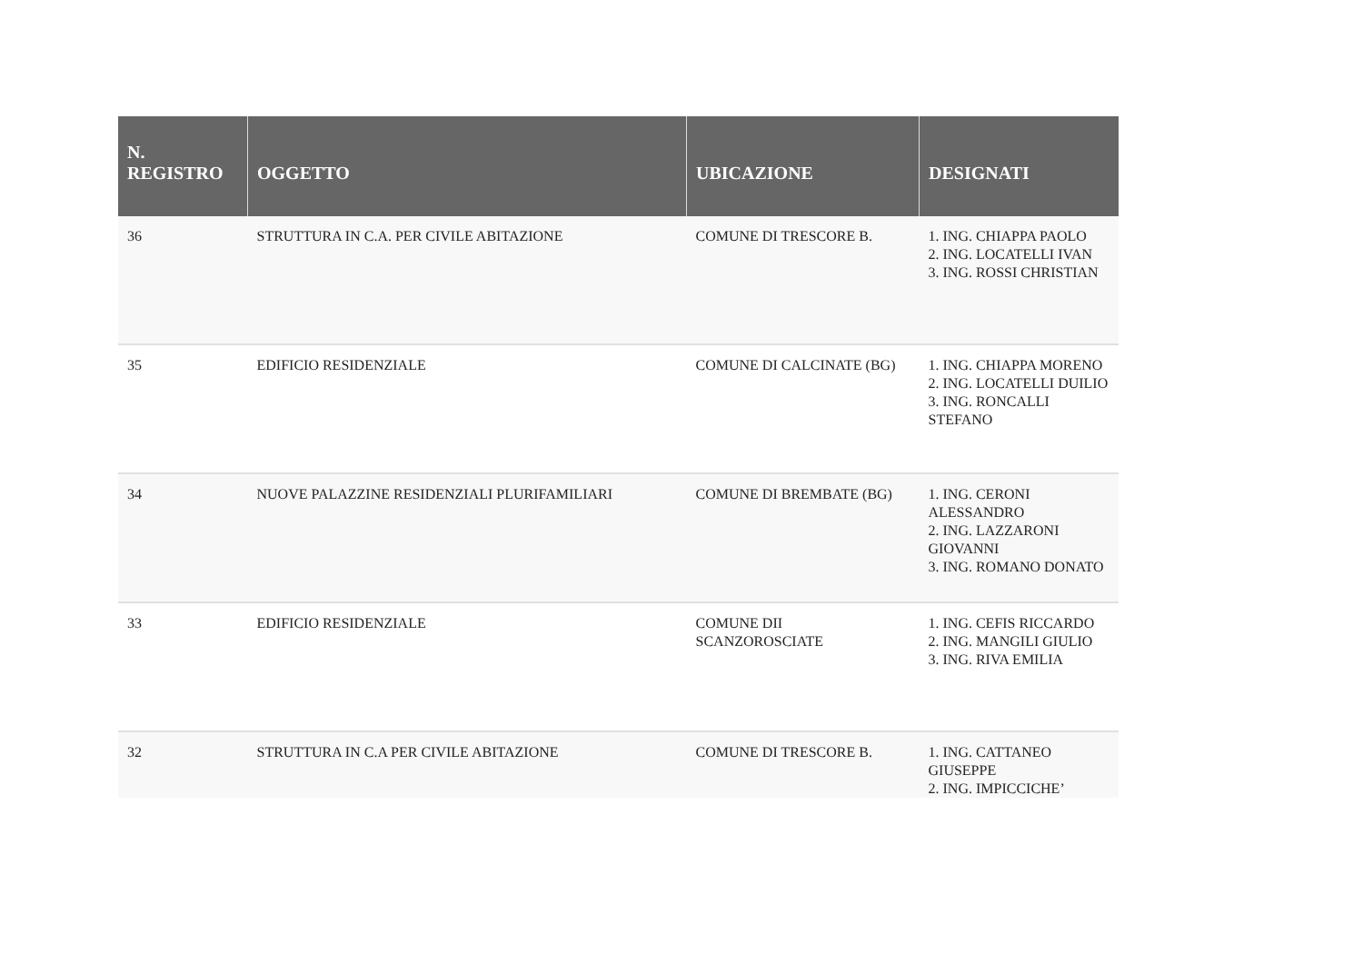| N. REGISTRO | OGGETTO | UBICAZIONE | DESIGNATI |
| --- | --- | --- | --- |
| 36 | STRUTTURA IN C.A. PER CIVILE ABITAZIONE | COMUNE DI TRESCORE B. | 1. ING. CHIAPPA PAOLO 2. ING. LOCATELLI IVAN 3. ING. ROSSI CHRISTIAN |
| 35 | EDIFICIO RESIDENZIALE | COMUNE DI CALCINATE (BG) | 1. ING. CHIAPPA MORENO 2. ING. LOCATELLI DUILIO 3. ING. RONCALLI STEFANO |
| 34 | NUOVE PALAZZINE RESIDENZIALI PLURIFAMILIARI | COMUNE DI BREMBATE (BG) | 1. ING. CERONI ALESSANDRO 2. ING. LAZZARONI GIOVANNI 3. ING. ROMANO DONATO |
| 33 | EDIFICIO RESIDENZIALE | COMUNE DII SCANZOROSCIATE | 1. ING. CEFIS RICCARDO 2. ING. MANGILI GIULIO 3. ING. RIVA EMILIA |
| 32 | STRUTTURA IN C.A PER CIVILE ABITAZIONE | COMUNE DI TRESCORE B. | 1. ING. CATTANEO GIUSEPPE 2. ING. IMPICCICHE’ |